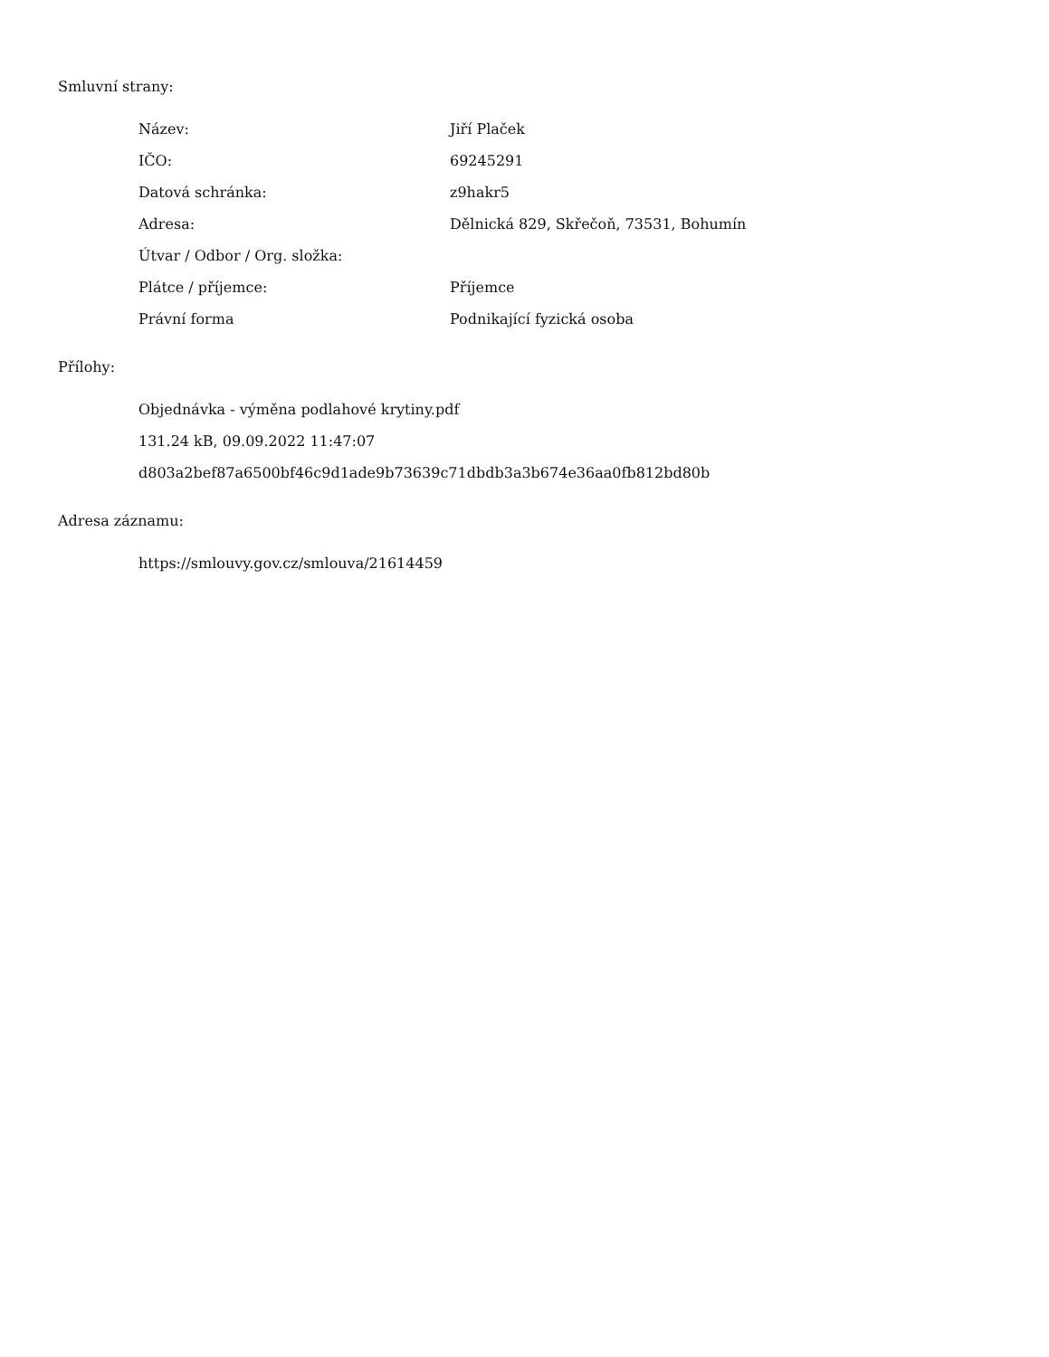Smluvní strany:
| Název: | Jiří Plaček |
| IČO: | 69245291 |
| Datová schránka: | z9hakr5 |
| Adresa: | Dělnická 829, Skřečoň, 73531, Bohumín |
| Útvar / Odbor / Org. složka: | |
| Plátce / příjemce: | Příjemce |
| Právní forma | Podnikající fyzická osoba |
Přílohy:
Objednávka - výměna podlahové krytiny.pdf
131.24 kB, 09.09.2022 11:47:07
d803a2bef87a6500bf46c9d1ade9b73639c71dbdb3a3b674e36aa0fb812bd80b
Adresa záznamu:
https://smlouvy.gov.cz/smlouva/21614459